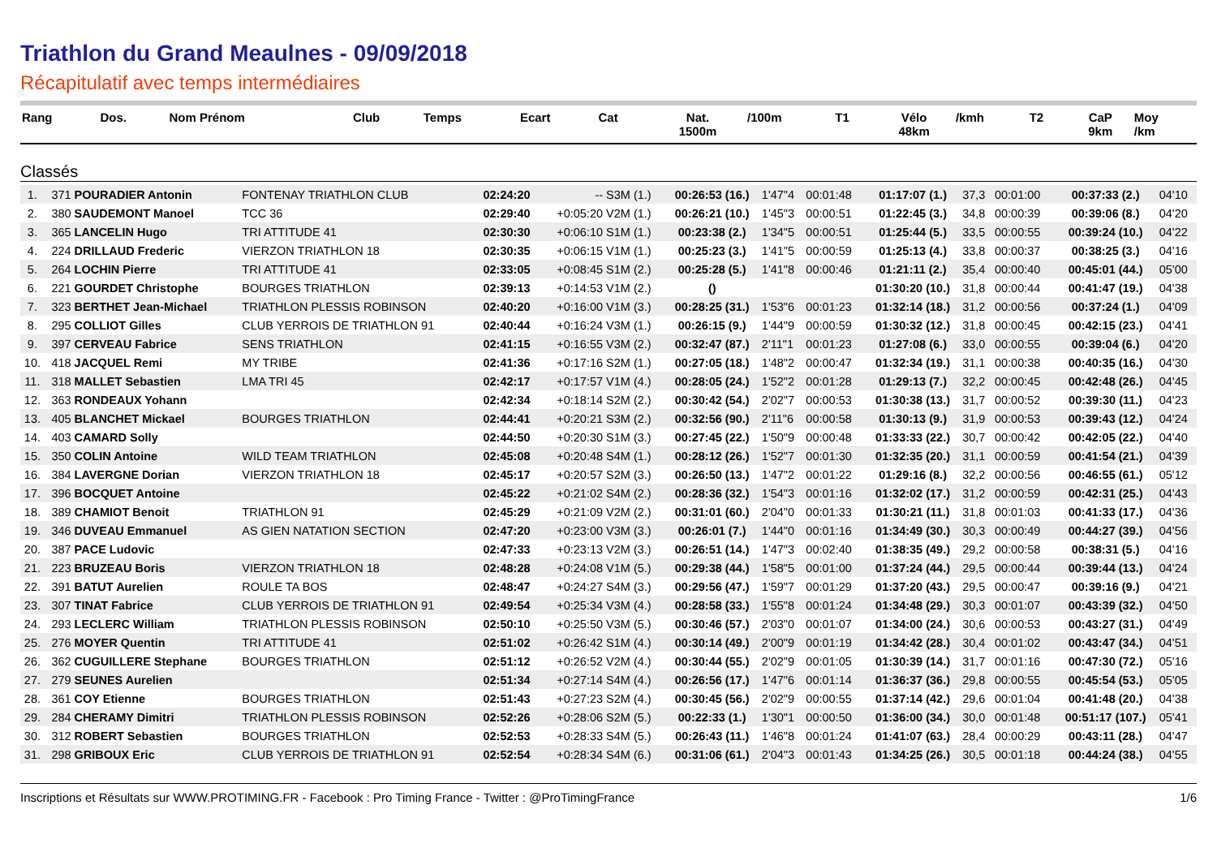Triathlon du Grand Meaulnes - 09/09/2018
Récapitulatif avec temps intermédiaires
| Rang | Dos. | Nom Prénom | Club | Temps | Ecart | Cat | Nat. 1500m | /100m | T1 | Vélo 48km | /kmh | T2 | CaP 9km | Moy /km |
| --- | --- | --- | --- | --- | --- | --- | --- | --- | --- | --- | --- | --- | --- | --- |
Classés
| 1. | 371 | POURADIER Antonin | FONTENAY TRIATHLON CLUB | 02:24:20 | -- | S3M (1.) | 00:26:53 (16.) | 1'47"4 | 00:01:48 | 01:17:07 (1.) | 37,3 | 00:01:00 | 00:37:33 (2.) | 04'10 |
| 2. | 380 | SAUDEMONT Manoel | TCC 36 | 02:29:40 | +0:05:20 | V2M (1.) | 00:26:21 (10.) | 1'45"3 | 00:00:51 | 01:22:45 (3.) | 34,8 | 00:00:39 | 00:39:06 (8.) | 04'20 |
| 3. | 365 | LANCELIN Hugo | TRI ATTITUDE 41 | 02:30:30 | +0:06:10 | S1M (1.) | 00:23:38 (2.) | 1'34"5 | 00:00:51 | 01:25:44 (5.) | 33,5 | 00:00:55 | 00:39:24 (10.) | 04'22 |
| 4. | 224 | DRILLAUD Frederic | VIERZON TRIATHLON 18 | 02:30:35 | +0:06:15 | V1M (1.) | 00:25:23 (3.) | 1'41"5 | 00:00:59 | 01:25:13 (4.) | 33,8 | 00:00:37 | 00:38:25 (3.) | 04'16 |
| 5. | 264 | LOCHIN Pierre | TRI ATTITUDE 41 | 02:33:05 | +0:08:45 | S1M (2.) | 00:25:28 (5.) | 1'41"8 | 00:00:46 | 01:21:11 (2.) | 35,4 | 00:00:40 | 00:45:01 (44.) | 05'00 |
| 6. | 221 | GOURDET Christophe | BOURGES TRIATHLON | 02:39:13 | +0:14:53 | V1M (2.) | () | | | 01:30:20 (10.) | 31,8 | 00:00:44 | 00:41:47 (19.) | 04'38 |
| 7. | 323 | BERTHET Jean-Michael | TRIATHLON PLESSIS ROBINSON | 02:40:20 | +0:16:00 | V1M (3.) | 00:28:25 (31.) | 1'53"6 | 00:01:23 | 01:32:14 (18.) | 31,2 | 00:00:56 | 00:37:24 (1.) | 04'09 |
| 8. | 295 | COLLIOT Gilles | CLUB YERROIS DE TRIATHLON 91 | 02:40:44 | +0:16:24 | V3M (1.) | 00:26:15 (9.) | 1'44"9 | 00:00:59 | 01:30:32 (12.) | 31,8 | 00:00:45 | 00:42:15 (23.) | 04'41 |
| 9. | 397 | CERVEAU Fabrice | SENS TRIATHLON | 02:41:15 | +0:16:55 | V3M (2.) | 00:32:47 (87.) | 2'11"1 | 00:01:23 | 01:27:08 (6.) | 33,0 | 00:00:55 | 00:39:04 (6.) | 04'20 |
| 10. | 418 | JACQUEL Remi | MY TRIBE | 02:41:36 | +0:17:16 | S2M (1.) | 00:27:05 (18.) | 1'48"2 | 00:00:47 | 01:32:34 (19.) | 31,1 | 00:00:38 | 00:40:35 (16.) | 04'30 |
| 11. | 318 | MALLET Sebastien | LMA TRI 45 | 02:42:17 | +0:17:57 | V1M (4.) | 00:28:05 (24.) | 1'52"2 | 00:01:28 | 01:29:13 (7.) | 32,2 | 00:00:45 | 00:42:48 (26.) | 04'45 |
| 12. | 363 | RONDEAUX Yohann | | 02:42:34 | +0:18:14 | S2M (2.) | 00:30:42 (54.) | 2'02"7 | 00:00:53 | 01:30:38 (13.) | 31,7 | 00:00:52 | 00:39:30 (11.) | 04'23 |
| 13. | 405 | BLANCHET Mickael | BOURGES TRIATHLON | 02:44:41 | +0:20:21 | S3M (2.) | 00:32:56 (90.) | 2'11"6 | 00:00:58 | 01:30:13 (9.) | 31,9 | 00:00:53 | 00:39:43 (12.) | 04'24 |
| 14. | 403 | CAMARD Solly | | 02:44:50 | +0:20:30 | S1M (3.) | 00:27:45 (22.) | 1'50"9 | 00:00:48 | 01:33:33 (22.) | 30,7 | 00:00:42 | 00:42:05 (22.) | 04'40 |
| 15. | 350 | COLIN Antoine | WILD TEAM TRIATHLON | 02:45:08 | +0:20:48 | S4M (1.) | 00:28:12 (26.) | 1'52"7 | 00:01:30 | 01:32:35 (20.) | 31,1 | 00:00:59 | 00:41:54 (21.) | 04'39 |
| 16. | 384 | LAVERGNE Dorian | VIERZON TRIATHLON 18 | 02:45:17 | +0:20:57 | S2M (3.) | 00:26:50 (13.) | 1'47"2 | 00:01:22 | 01:29:16 (8.) | 32,2 | 00:00:56 | 00:46:55 (61.) | 05'12 |
| 17. | 396 | BOCQUET Antoine | | 02:45:22 | +0:21:02 | S4M (2.) | 00:28:36 (32.) | 1'54"3 | 00:01:16 | 01:32:02 (17.) | 31,2 | 00:00:59 | 00:42:31 (25.) | 04'43 |
| 18. | 389 | CHAMIOT Benoit | TRIATHLON 91 | 02:45:29 | +0:21:09 | V2M (2.) | 00:31:01 (60.) | 2'04"0 | 00:01:33 | 01:30:21 (11.) | 31,8 | 00:01:03 | 00:41:33 (17.) | 04'36 |
| 19. | 346 | DUVEAU Emmanuel | AS GIEN NATATION SECTION | 02:47:20 | +0:23:00 | V3M (3.) | 00:26:01 (7.) | 1'44"0 | 00:01:16 | 01:34:49 (30.) | 30,3 | 00:00:49 | 00:44:27 (39.) | 04'56 |
| 20. | 387 | PACE Ludovic | | 02:47:33 | +0:23:13 | V2M (3.) | 00:26:51 (14.) | 1'47"3 | 00:02:40 | 01:38:35 (49.) | 29,2 | 00:00:58 | 00:38:31 (5.) | 04'16 |
| 21. | 223 | BRUZEAU Boris | VIERZON TRIATHLON 18 | 02:48:28 | +0:24:08 | V1M (5.) | 00:29:38 (44.) | 1'58"5 | 00:01:00 | 01:37:24 (44.) | 29,5 | 00:00:44 | 00:39:44 (13.) | 04'24 |
| 22. | 391 | BATUT Aurelien | ROULE TA BOS | 02:48:47 | +0:24:27 | S4M (3.) | 00:29:56 (47.) | 1'59"7 | 00:01:29 | 01:37:20 (43.) | 29,5 | 00:00:47 | 00:39:16 (9.) | 04'21 |
| 23. | 307 | TINAT Fabrice | CLUB YERROIS DE TRIATHLON 91 | 02:49:54 | +0:25:34 | V3M (4.) | 00:28:58 (33.) | 1'55"8 | 00:01:24 | 01:34:48 (29.) | 30,3 | 00:01:07 | 00:43:39 (32.) | 04'50 |
| 24. | 293 | LECLERC William | TRIATHLON PLESSIS ROBINSON | 02:50:10 | +0:25:50 | V3M (5.) | 00:30:46 (57.) | 2'03"0 | 00:01:07 | 01:34:00 (24.) | 30,6 | 00:00:53 | 00:43:27 (31.) | 04'49 |
| 25. | 276 | MOYER Quentin | TRI ATTITUDE 41 | 02:51:02 | +0:26:42 | S1M (4.) | 00:30:14 (49.) | 2'00"9 | 00:01:19 | 01:34:42 (28.) | 30,4 | 00:01:02 | 00:43:47 (34.) | 04'51 |
| 26. | 362 | CUGUILLERE Stephane | BOURGES TRIATHLON | 02:51:12 | +0:26:52 | V2M (4.) | 00:30:44 (55.) | 2'02"9 | 00:01:05 | 01:30:39 (14.) | 31,7 | 00:01:16 | 00:47:30 (72.) | 05'16 |
| 27. | 279 | SEUNES Aurelien | | 02:51:34 | +0:27:14 | S4M (4.) | 00:26:56 (17.) | 1'47"6 | 00:01:14 | 01:36:37 (36.) | 29,8 | 00:00:55 | 00:45:54 (53.) | 05'05 |
| 28. | 361 | COY Etienne | BOURGES TRIATHLON | 02:51:43 | +0:27:23 | S2M (4.) | 00:30:45 (56.) | 2'02"9 | 00:00:55 | 01:37:14 (42.) | 29,6 | 00:01:04 | 00:41:48 (20.) | 04'38 |
| 29. | 284 | CHERAMY Dimitri | TRIATHLON PLESSIS ROBINSON | 02:52:26 | +0:28:06 | S2M (5.) | 00:22:33 (1.) | 1'30"1 | 00:00:50 | 01:36:00 (34.) | 30,0 | 00:01:48 | 00:51:17 (107.) | 05'41 |
| 30. | 312 | ROBERT Sebastien | BOURGES TRIATHLON | 02:52:53 | +0:28:33 | S4M (5.) | 00:26:43 (11.) | 1'46"8 | 00:01:24 | 01:41:07 (63.) | 28,4 | 00:00:29 | 00:43:11 (28.) | 04'47 |
| 31. | 298 | GRIBOUX Eric | CLUB YERROIS DE TRIATHLON 91 | 02:52:54 | +0:28:34 | S4M (6.) | 00:31:06 (61.) | 2'04"3 | 00:01:43 | 01:34:25 (26.) | 30,5 | 00:01:18 | 00:44:24 (38.) | 04'55 |
Inscriptions et Résultats sur WWW.PROTIMING.FR - Facebook : Pro Timing France - Twitter : @ProTimingFrance 1/6